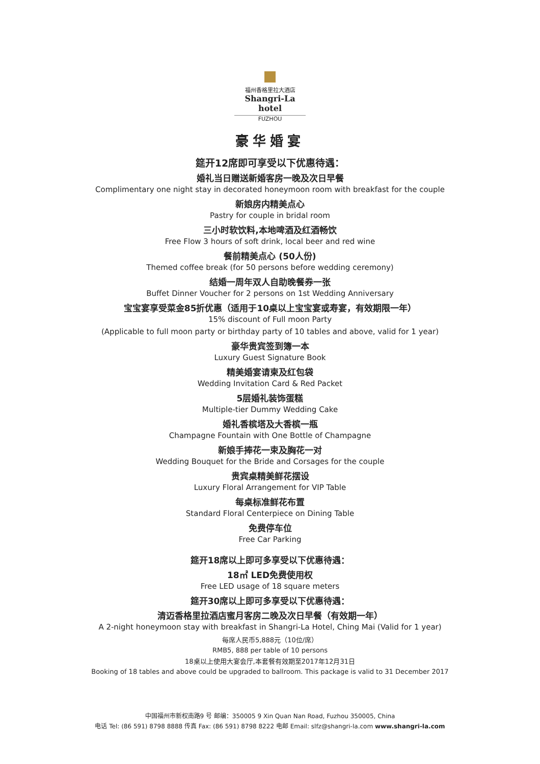福州香格里拉大酒店
Shangri-La hotel
FUZHOU
豪华婚宴
筵开12席即可享受以下优惠待遇：
婚礼当日赠送新婚客房一晚及次日早餐
Complimentary one night stay in decorated honeymoon room with breakfast for the couple
新娘房内精美点心
Pastry for couple in bridal room
三小时软饮料,本地啤酒及红酒畅饮
Free Flow 3 hours of soft drink, local beer and red wine
餐前精美点心 (50人份)
Themed coffee break (for 50 persons before wedding ceremony)
结婚一周年双人自助晚餐券一张
Buffet Dinner Voucher for 2 persons on 1st Wedding Anniversary
宝宝宴享受菜金85折优惠（适用于10桌以上宝宝宴或寿宴，有效期限一年）
15% discount of Full moon Party
(Applicable to full moon party or birthday party of 10 tables and above, valid for 1 year)
豪华贵宾签到簿一本
Luxury Guest Signature Book
精美婚宴请柬及红包袋
Wedding Invitation Card & Red Packet
5层婚礼装饰蛋糕
Multiple-tier Dummy Wedding Cake
婚礼香槟塔及大香槟一瓶
Champagne Fountain with One Bottle of Champagne
新娘手捧花一束及胸花一对
Wedding Bouquet for the Bride and Corsages for the couple
贵宾桌精美鲜花摆设
Luxury Floral Arrangement for VIP Table
每桌标准鲜花布置
Standard Floral Centerpiece on Dining Table
免费停车位
Free Car Parking
筵开18席以上即可多享受以下优惠待遇：
18㎡ LED免费使用权
Free LED usage of 18 square meters
筵开30席以上即可多享受以下优惠待遇：
清迈香格里拉酒店蜜月客房二晚及次日早餐（有效期一年）
A 2-night honeymoon stay with breakfast in Shangri-La Hotel, Ching Mai (Valid for 1 year)
每席人民币5,888元（10位/席）
RMB5, 888 per table of 10 persons
18桌以上使用大宴会厅,本套餐有效期至2017年12月31日
Booking of 18 tables and above could be upgraded to ballroom. This package is valid to 31 December 2017
中国福州市新权南路9 号 邮编：350005 9 Xin Quan Nan Road, Fuzhou 350005, China
电话 Tel: (86 591) 8798 8888 传真 Fax: (86 591) 8798 8222 电邮 Email: slfz@shangri-la.com www.shangri-la.com